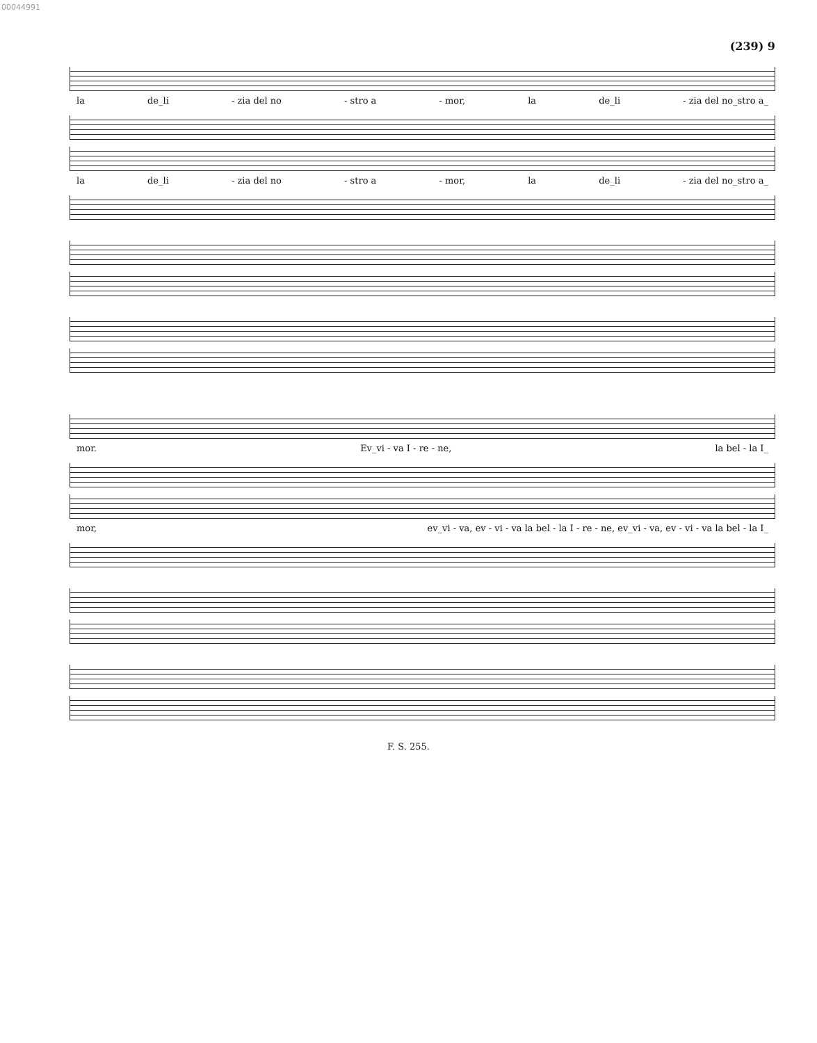00044991
(239) 9
la de_li - zia del no - stro a - mor, la de_li - zia del no_stro a_
la de_li - zia del no - stro a - mor, la de_li - zia del no_stro a_
mor. Ev_vi - va I - re - ne, la bel - la I_
mor, ev_vi - va, ev - vi - va la bel - la I - re - ne, ev_vi - va, ev - vi - va la bel - la I_
F. S. 255.